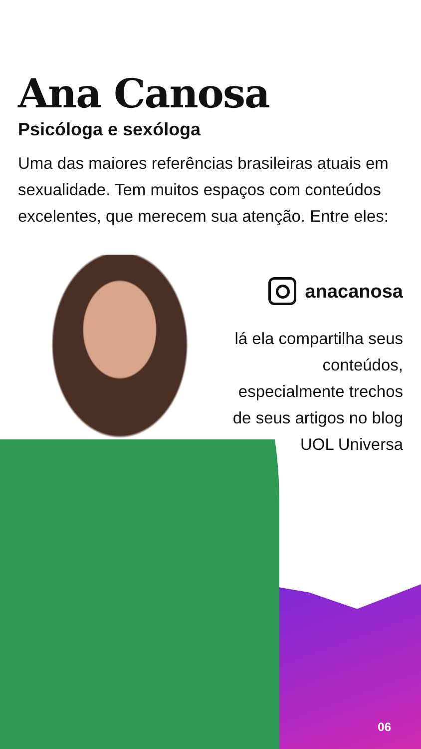Ana Canosa
Psicóloga e sexóloga
Uma das maiores referências brasileiras atuais em sexualidade. Tem muitos espaços com conteúdos excelentes, que merecem sua atenção. Entre eles:
anacanosa
lá ela compartilha seus conteúdos, especialmente trechos de seus artigos no blog UOL Universa
06